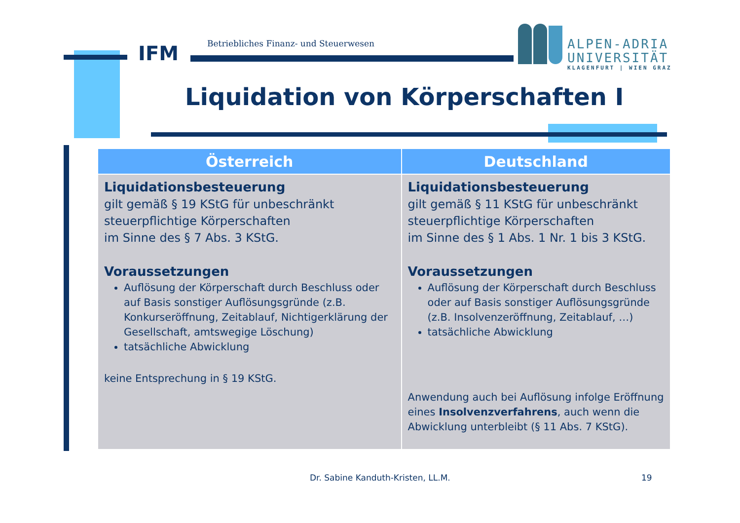IFM
Betriebliches Finanz- und Steuerwesen
ALPEN-ADRIA
UNIVERSITÄT
KLAGENFURT | WIEN GRAZ
Liquidation von Körperschaften I
| Österreich | Deutschland |
| --- | --- |
| Liquidationsbesteuerung gilt gemäß § 19 KStG für unbeschränkt steuerpflichtige Körperschaften im Sinne des § 7 Abs. 3 KStG. Voraussetzungen Auflösung der Körperschaft durch Beschluss oder auf Basis sonstiger Auflösungsgründe (z.B. Konkurseröffnung, Zeitablauf, Nichtigerklärung der Gesellschaft, amtswegige Löschung) tatsächliche Abwicklung keine Entsprechung in § 19 KStG. | Liquidationsbesteuerung gilt gemäß § 11 KStG für unbeschränkt steuerpflichtige Körperschaften im Sinne des § 1 Abs. 1 Nr. 1 bis 3 KStG. Voraussetzungen Auflösung der Körperschaft durch Beschluss oder auf Basis sonstiger Auflösungsgründe (z.B. Insolvenzeröffnung, Zeitablauf, …) tatsächliche Abwicklung Anwendung auch bei Auflösung infolge Eröffnung eines Insolvenzverfahrens , auch wenn die Abwicklung unterbleibt (§ 11 Abs. 7 KStG). |
Dr. Sabine Kanduth-Kristen, LL.M.
19